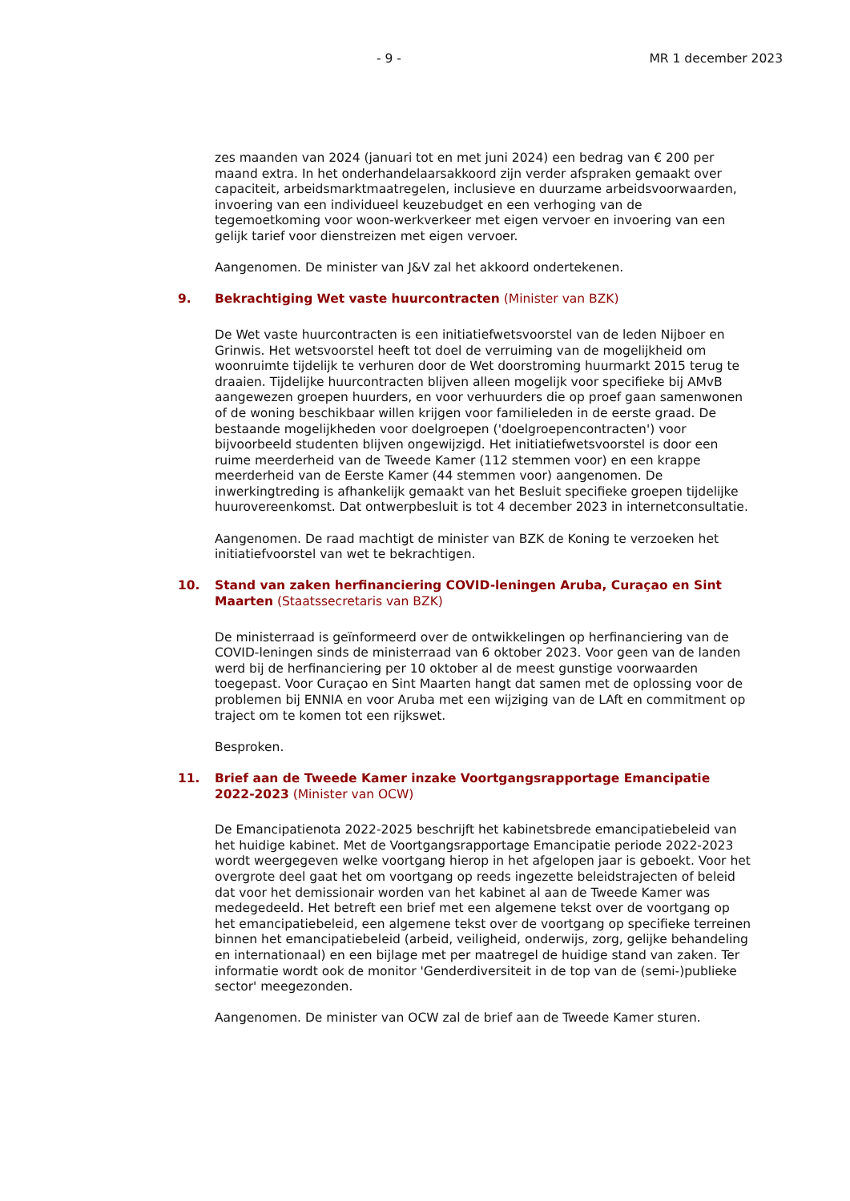- 9 - MR 1 december 2023
zes maanden van 2024 (januari tot en met juni 2024) een bedrag van € 200 per maand extra. In het onderhandelaarsakkoord zijn verder afspraken gemaakt over capaciteit, arbeidsmarktmaatregelen, inclusieve en duurzame arbeidsvoorwaarden, invoering van een individueel keuzebudget en een verhoging van de tegemoetkoming voor woon-werkverkeer met eigen vervoer en invoering van een gelijk tarief voor dienstreizen met eigen vervoer.
Aangenomen. De minister van J&V zal het akkoord ondertekenen.
9. Bekrachtiging Wet vaste huurcontracten (Minister van BZK)
De Wet vaste huurcontracten is een initiatiefwetsvoorstel van de leden Nijboer en Grinwis. Het wetsvoorstel heeft tot doel de verruiming van de mogelijkheid om woonruimte tijdelijk te verhuren door de Wet doorstroming huurmarkt 2015 terug te draaien. Tijdelijke huurcontracten blijven alleen mogelijk voor specifieke bij AMvB aangewezen groepen huurders, en voor verhuurders die op proef gaan samenwonen of de woning beschikbaar willen krijgen voor familieleden in de eerste graad. De bestaande mogelijkheden voor doelgroepen ('doelgroepencontracten') voor bijvoorbeeld studenten blijven ongewijzigd. Het initiatiefwetsvoorstel is door een ruime meerderheid van de Tweede Kamer (112 stemmen voor) en een krappe meerderheid van de Eerste Kamer (44 stemmen voor) aangenomen. De inwerkingtreding is afhankelijk gemaakt van het Besluit specifieke groepen tijdelijke huurovereenkomst. Dat ontwerpbesluit is tot 4 december 2023 in internetconsultatie.
Aangenomen. De raad machtigt de minister van BZK de Koning te verzoeken het initiatiefvoorstel van wet te bekrachtigen.
10. Stand van zaken herfinanciering COVID-leningen Aruba, Curaçao en Sint Maarten (Staatssecretaris van BZK)
De ministerraad is geïnformeerd over de ontwikkelingen op herfinanciering van de COVID-leningen sinds de ministerraad van 6 oktober 2023. Voor geen van de landen werd bij de herfinanciering per 10 oktober al de meest gunstige voorwaarden toegepast. Voor Curaçao en Sint Maarten hangt dat samen met de oplossing voor de problemen bij ENNIA en voor Aruba met een wijziging van de LAft en commitment op traject om te komen tot een rijkswet.
Besproken.
11. Brief aan de Tweede Kamer inzake Voortgangsrapportage Emancipatie 2022-2023 (Minister van OCW)
De Emancipatienota 2022-2025 beschrijft het kabinetsbrede emancipatiebeleid van het huidige kabinet. Met de Voortgangsrapportage Emancipatie periode 2022-2023 wordt weergegeven welke voortgang hierop in het afgelopen jaar is geboekt. Voor het overgrote deel gaat het om voortgang op reeds ingezette beleidstrajecten of beleid dat voor het demissionair worden van het kabinet al aan de Tweede Kamer was medegedeeld. Het betreft een brief met een algemene tekst over de voortgang op het emancipatiebeleid, een algemene tekst over de voortgang op specifieke terreinen binnen het emancipatiebeleid (arbeid, veiligheid, onderwijs, zorg, gelijke behandeling en internationaal) en een bijlage met per maatregel de huidige stand van zaken. Ter informatie wordt ook de monitor 'Genderdiversiteit in de top van de (semi-)publieke sector' meegezonden.
Aangenomen. De minister van OCW zal de brief aan de Tweede Kamer sturen.